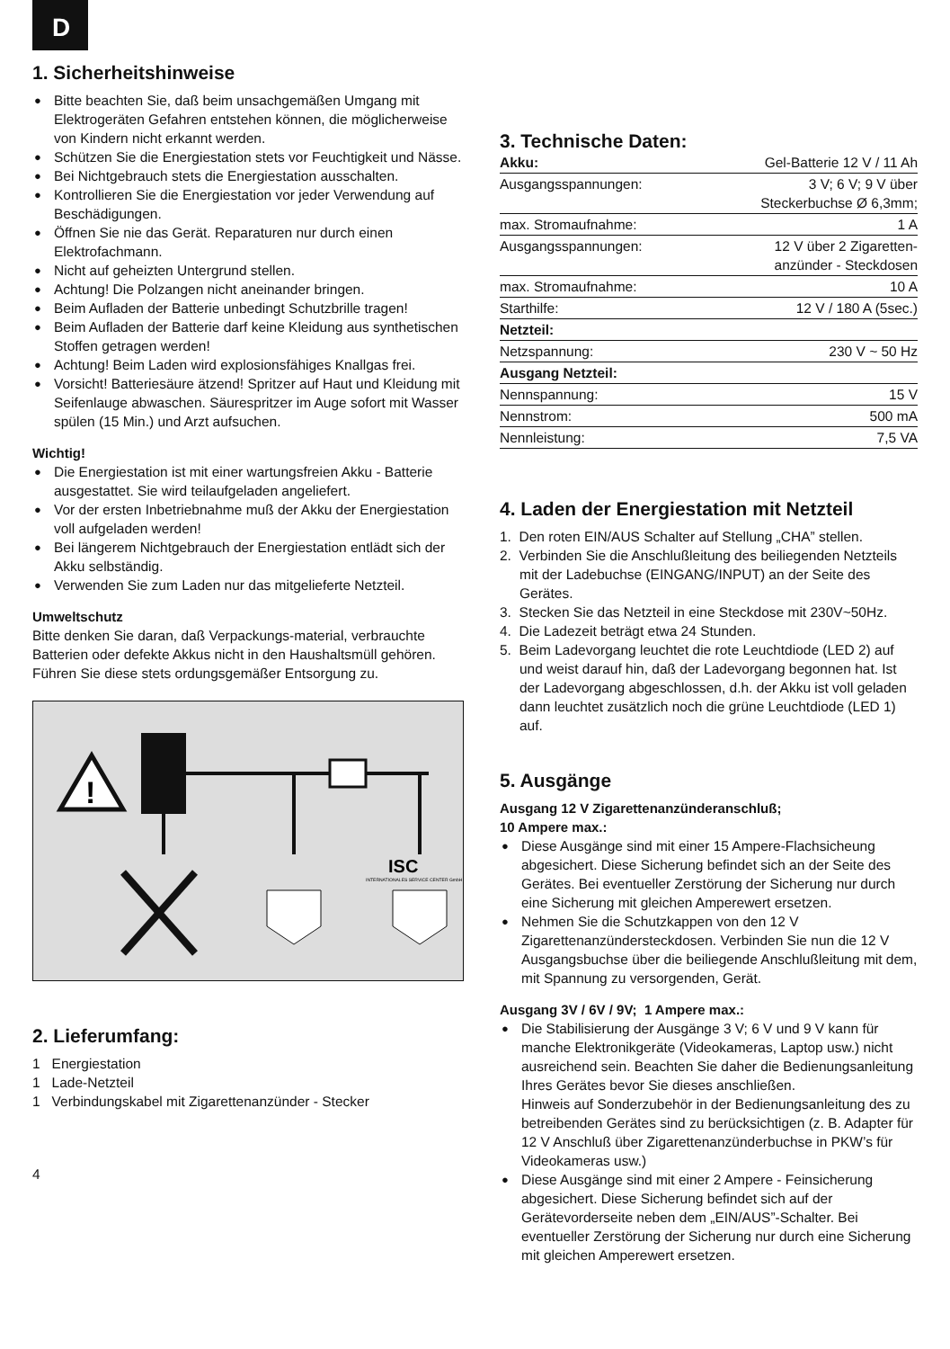D
1. Sicherheitshinweise
● Bitte beachten Sie, daß beim unsachgemäßen Umgang mit Elektrogeräten Gefahren entstehen können, die möglicherweise von Kindern nicht erkannt werden.
● Schützen Sie die Energiestation stets vor Feuchtigkeit und Nässe.
● Bei Nichtgebrauch stets die Energiestation ausschalten.
● Kontrollieren Sie die Energiestation vor jeder Verwendung auf Beschädigungen.
● Öffnen Sie nie das Gerät. Reparaturen nur durch einen Elektrofachmann.
● Nicht auf geheizten Untergrund stellen.
● Achtung! Die Polzangen nicht aneinander bringen.
● Beim Aufladen der Batterie unbedingt Schutzbrille tragen!
● Beim Aufladen der Batterie darf keine Kleidung aus synthetischen Stoffen getragen werden!
● Achtung! Beim Laden wird explosionsfähiges Knallgas frei.
● Vorsicht! Batteriesäure ätzend! Spritzer auf Haut und Kleidung mit Seifenlauge abwaschen. Säurespritzer im Auge sofort mit Wasser spülen (15 Min.) und Arzt aufsuchen.
Wichtig!
● Die Energiestation ist mit einer wartungsfreien Akku - Batterie ausgestattet. Sie wird teilaufgeladen angeliefert.
● Vor der ersten Inbetriebnahme muß der Akku der Energiestation voll aufgeladen werden!
● Bei längerem Nichtgebrauch der Energiestation entlädt sich der Akku selbständig.
● Verwenden Sie zum Laden nur das mitgelieferte Netzteil.
Umweltschutz
Bitte denken Sie daran, daß Verpackungs-material, verbrauchte Batterien oder defekte Akkus nicht in den Haushaltsmüll gehören. Führen Sie diese stets ordungsgemäßer Entsorgung zu.
!
ISC
INTERNATIONALES SERVICE CENTER GmbH
2. Lieferumfang:
1 Energiestation
1 Lade-Netzteil
1 Verbindungskabel mit Zigarettenanzünder - Stecker
4
3. Technische Daten:
| Akku: | Gel-Batterie 12 V / 11 Ah |
| Ausgangsspannungen: | 3 V; 6 V; 9 V über Steckerbuchse Ø 6,3mm; |
| max. Stromaufnahme: | 1 A |
| Ausgangsspannungen: | 12 V über 2 Zigaretten- anzünder - Steckdosen |
| max. Stromaufnahme: | 10 A |
| Starthilfe: | 12 V / 180 A (5sec.) |
| Netzteil: | |
| Netzspannung: | 230 V ~ 50 Hz |
| Ausgang Netzteil: | |
| Nennspannung: | 15 V |
| Nennstrom: | 500 mA |
| Nennleistung: | 7,5 VA |
4. Laden der Energiestation mit Netzteil
1. Den roten EIN/AUS Schalter auf Stellung „CHA” stellen.
2. Verbinden Sie die Anschlußleitung des beiliegenden Netzteils mit der Ladebuchse (EINGANG/INPUT) an der Seite des Gerätes.
3. Stecken Sie das Netzteil in eine Steckdose mit 230V~50Hz.
4. Die Ladezeit beträgt etwa 24 Stunden.
5. Beim Ladevorgang leuchtet die rote Leuchtdiode (LED 2) auf und weist darauf hin, daß der Ladevorgang begonnen hat. Ist der Ladevorgang abgeschlossen, d.h. der Akku ist voll geladen dann leuchtet zusätzlich noch die grüne Leuchtdiode (LED 1) auf.
5. Ausgänge
Ausgang 12 V Zigarettenanzünderanschluß;
10 Ampere max.:
● Diese Ausgänge sind mit einer 15 Ampere-Flachsicheung abgesichert. Diese Sicherung befindet sich an der Seite des Gerätes. Bei eventueller Zerstörung der Sicherung nur durch eine Sicherung mit gleichen Amperewert ersetzen.
● Nehmen Sie die Schutzkappen von den 12 V Zigarettenanzündersteckdosen. Verbinden Sie nun die 12 V Ausgangsbuchse über die beiliegende Anschlußleitung mit dem, mit Spannung zu versorgenden, Gerät.
Ausgang 3V / 6V / 9V; 1 Ampere max.:
● Die Stabilisierung der Ausgänge 3 V; 6 V und 9 V kann für manche Elektronikgeräte (Videokameras, Laptop usw.) nicht ausreichend sein. Beachten Sie daher die Bedienungsanleitung Ihres Gerätes bevor Sie dieses anschließen.
Hinweis auf Sonderzubehör in der Bedienungsanleitung des zu betreibenden Gerätes sind zu berücksichtigen (z. B. Adapter für 12 V Anschluß über Zigarettenanzünderbuchse in PKW’s für Videokameras usw.)
● Diese Ausgänge sind mit einer 2 Ampere - Feinsicherung abgesichert. Diese Sicherung befindet sich auf der Gerätevorderseite neben dem „EIN/AUS”-Schalter. Bei eventueller Zerstörung der Sicherung nur durch eine Sicherung mit gleichen Amperewert ersetzen.